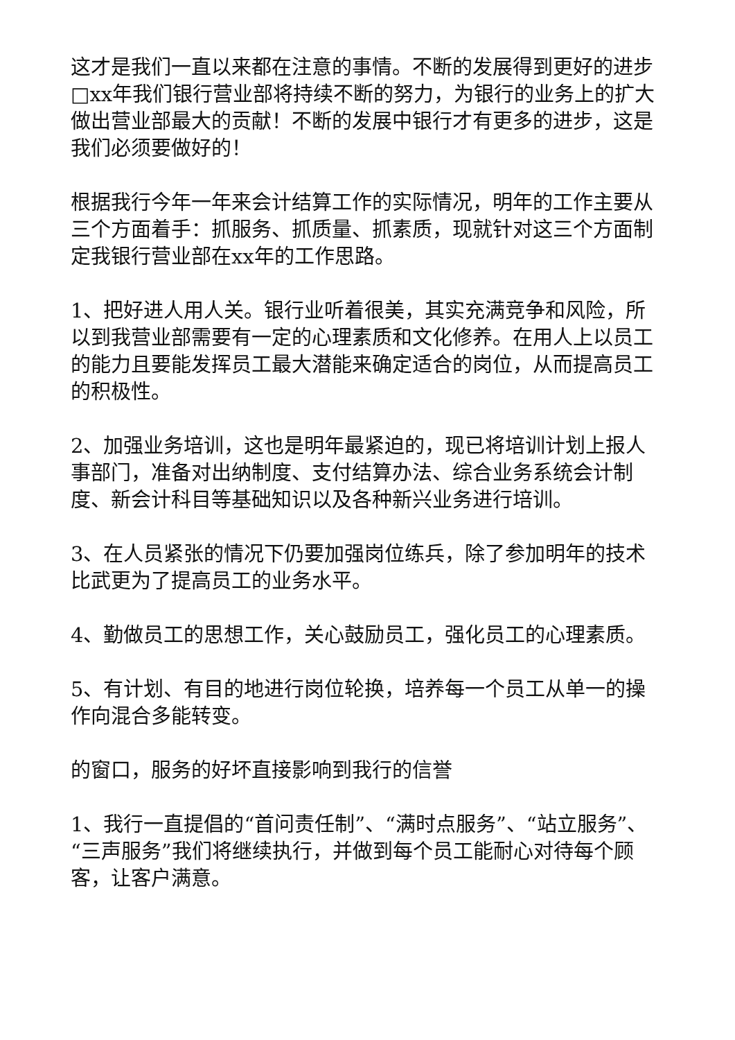这才是我们一直以来都在注意的事情。不断的发展得到更好的进步□xx年我们银行营业部将持续不断的努力，为银行的业务上的扩大做出营业部最大的贡献！不断的发展中银行才有更多的进步，这是我们必须要做好的！
根据我行今年一年来会计结算工作的实际情况，明年的工作主要从三个方面着手：抓服务、抓质量、抓素质，现就针对这三个方面制定我银行营业部在xx年的工作思路。
1、把好进人用人关。银行业听着很美，其实充满竞争和风险，所以到我营业部需要有一定的心理素质和文化修养。在用人上以员工的能力且要能发挥员工最大潜能来确定适合的岗位，从而提高员工的积极性。
2、加强业务培训，这也是明年最紧迫的，现已将培训计划上报人事部门，准备对出纳制度、支付结算办法、综合业务系统会计制度、新会计科目等基础知识以及各种新兴业务进行培训。
3、在人员紧张的情况下仍要加强岗位练兵，除了参加明年的技术比武更为了提高员工的业务水平。
4、勤做员工的思想工作，关心鼓励员工，强化员工的心理素质。
5、有计划、有目的地进行岗位轮换，培养每一个员工从单一的操作向混合多能转变。
的窗口，服务的好坏直接影响到我行的信誉
1、我行一直提倡的“首问责任制”、“满时点服务”、“站立服务”、“三声服务”我们将继续执行，并做到每个员工能耐心对待每个顾客，让客户满意。